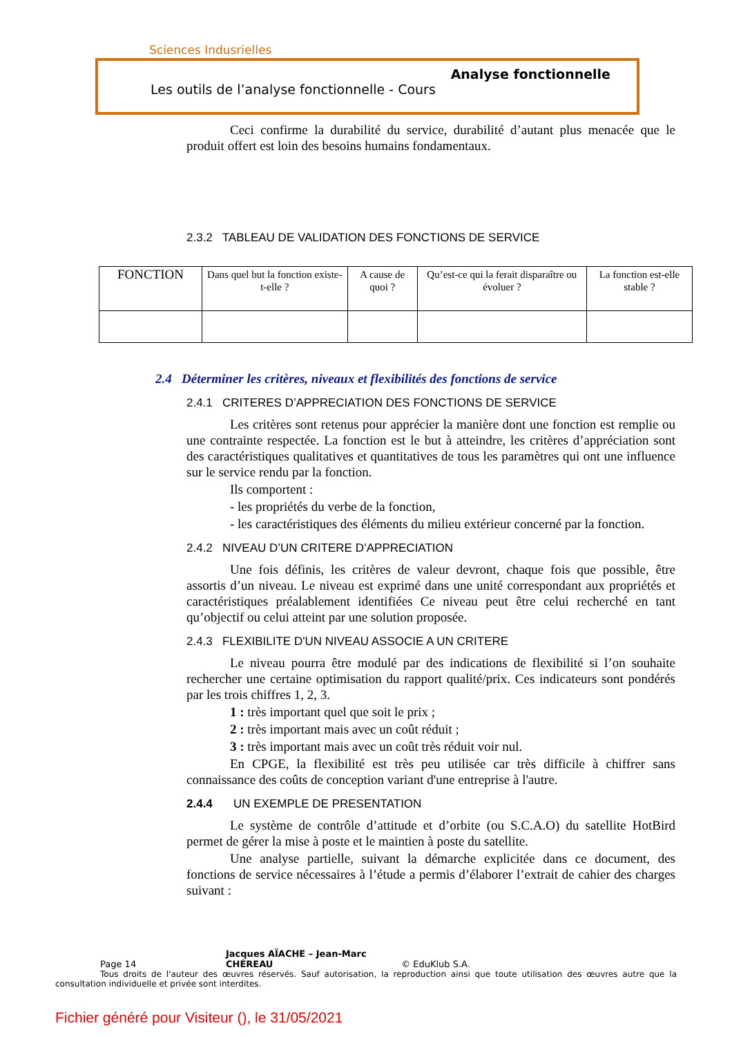Sciences Indusrielles
Analyse fonctionnelle
Les outils de l’analyse fonctionnelle - Cours
Ceci confirme la durabilité du service, durabilité d’autant plus menacée que le produit offert est loin des besoins humains fondamentaux.
2.3.2 TABLEAU DE VALIDATION DES FONCTIONS DE SERVICE
| FONCTION | Dans quel but la fonction existe-t-elle ? | A cause de quoi ? | Qu’est-ce qui la ferait disparaître ou évoluer ? | La fonction est-elle stable ? |
2.4 Déterminer les critères, niveaux et flexibilités des fonctions de service
2.4.1 CRITERES D’APPRECIATION DES FONCTIONS DE SERVICE
Les critères sont retenus pour apprécier la manière dont une fonction est remplie ou une contrainte respectée. La fonction est le but à atteindre, les critères d’appréciation sont des caractéristiques qualitatives et quantitatives de tous les paramètres qui ont une influence sur le service rendu par la fonction.
Ils comportent :
- les propriétés du verbe de la fonction,
- les caractéristiques des éléments du milieu extérieur concerné par la fonction.
2.4.2 NIVEAU D’UN CRITERE D’APPRECIATION
Une fois définis, les critères de valeur devront, chaque fois que possible, être assortis d’un niveau. Le niveau est exprimé dans une unité correspondant aux propriétés et caractéristiques préalablement identifiées Ce niveau peut être celui recherché en tant qu’objectif ou celui atteint par une solution proposée.
2.4.3 FLEXIBILITE D'UN NIVEAU ASSOCIE A UN CRITERE
Le niveau pourra être modulé par des indications de flexibilité si l’on souhaite rechercher une certaine optimisation du rapport qualité/prix. Ces indicateurs sont pondérés par les trois chiffres 1, 2, 3.
1 : très important quel que soit le prix ;
2 : très important mais avec un coût réduit ;
3 : très important mais avec un coût très réduit voir nul.
En CPGE, la flexibilité est très peu utilisée car très difficile à chiffrer sans connaissance des coûts de conception variant d'une entreprise à l'autre.
2.4.4 UN EXEMPLE DE PRESENTATION
Le système de contrôle d’attitude et d’orbite (ou S.C.A.O) du satellite HotBird permet de gérer la mise à poste et le maintien à poste du satellite.
Une analyse partielle, suivant la démarche explicitée dans ce document, des fonctions de service nécessaires à l’étude a permis d’élaborer l’extrait de cahier des charges suivant :
Page 14 Jacques AÏACHE – Jean-Marc CHÉREAU © EduKlub S.A.
Tous droits de l'auteur des œuvres réservés. Sauf autorisation, la reproduction ainsi que toute utilisation des œuvres autre que la consultation individuelle et privée sont interdites.
Fichier généré pour Visiteur (), le 31/05/2021